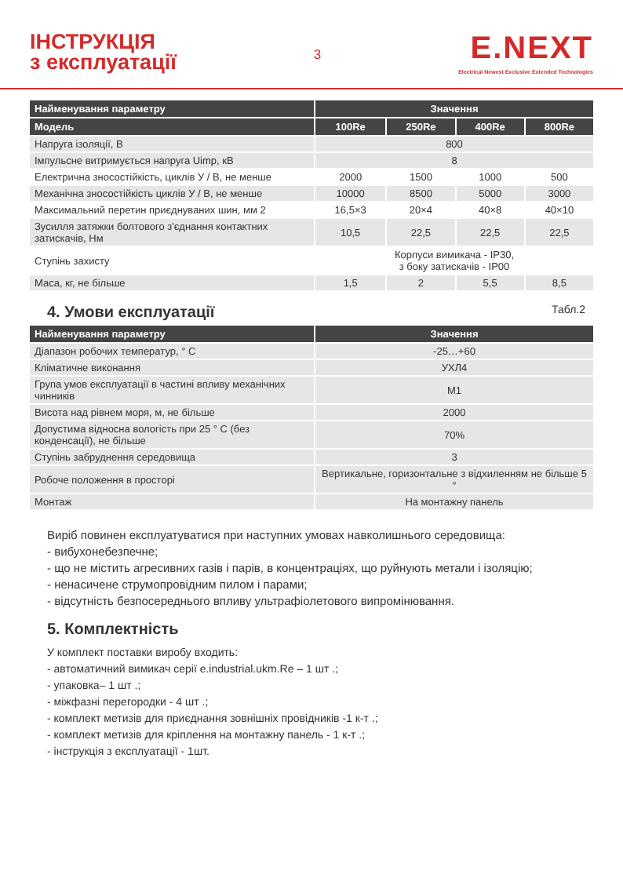ІНСТРУКЦІЯ
з експлуатації
3
E.NEXT
Electrical Newest Exclusive Extended Technologies
| Найменування параметру | Значення | | | |
| --- | --- | --- | --- | --- |
| Модель | 100Re | 250Re | 400Re | 800Re |
| Напруга ізоляції, В | 800 | | | |
| Імпульсне витримується напруга Uimp, кВ | 8 | | | |
| Електрична зносостійкість, циклів У / В, не менше | 2000 | 1500 | 1000 | 500 |
| Механічна зносостійкість циклів У / В, не менше | 10000 | 8500 | 5000 | 3000 |
| Максимальний перетин приєднуваних шин, мм 2 | 16,5×3 | 20×4 | 40×8 | 40×10 |
| Зусилля затяжки болтового з'єднання контактних затискачів, Нм | 10,5 | 22,5 | 22,5 | 22,5 |
| Ступінь захисту | Корпуси вимикача - IP30, з боку затискачів - IP00 | | | |
| Маса, кг, не більше | 1,5 | 2 | 5,5 | 8,5 |
4. Умови експлуатації Табл.2
| Найменування параметру | Значення |
| --- | --- |
| Діапазон робочих температур, ° С | -25…+60 |
| Кліматичне виконання | УХЛ4 |
| Група умов експлуатації в частині впливу механічних чинників | М1 |
| Висота над рівнем моря, м, не більше | 2000 |
| Допустима відносна вологість при 25 ° С (без конденсації), не більше | 70% |
| Ступінь забруднення середовища | 3 |
| Робоче положення в просторі | Вертикальне, горизонтальне з відхиленням не більше 5 ° |
| Монтаж | На монтажну панель |
Виріб повинен експлуатуватися при наступних умовах навколишнього середовища:
- вибухонебезпечне;
- що не містить агресивних газів і парів, в концентраціях, що руйнують метали і ізоляцію;
- ненасичене струмопровідним пилом і парами;
- відсутність безпосереднього впливу ультрафіолетового випромінювання.
5. Комплектність
У комплект поставки виробу входить:
- автоматичний вимикач серії e.industrial.ukm.Re – 1 шт .;
- упаковка– 1 шт .;
- міжфазні перегородки - 4 шт .;
- комплект метизів для приєднання зовнішніх провідників -1 к-т .;
- комплект метизів для кріплення на монтажну панель - 1 к-т .;
- інструкція з експлуатації - 1шт.